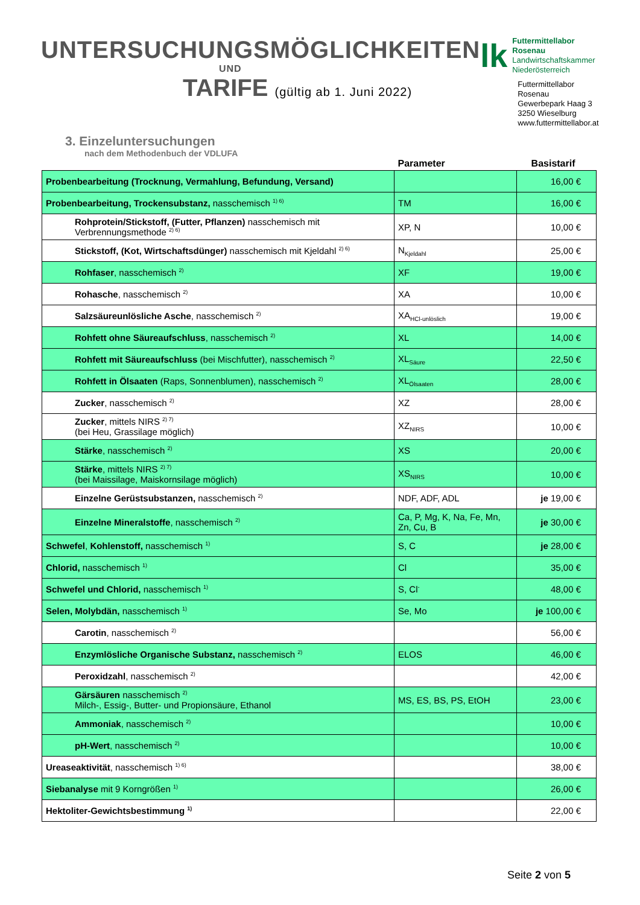UNTERSUCHUNGSMÖGLICHKEITEN
UND
TARIFE (gültig ab 1. Juni 2022)
lk
Futtermittellabor Rosenau
Landwirtschaftskammer
Niederösterreich
Futtermittellabor Rosenau
Gewerbepark Haag 3
3250 Wieselburg
www.futtermittellabor.at
3. Einzeluntersuchungen
nach dem Methodenbuch der VDLUFA
| | Parameter | Basistarif |
| --- | --- | --- |
| Probenbearbeitung (Trocknung, Vermahlung, Befundung, Versand) | | 16,00 € |
| Probenbearbeitung, Trockensubstanz, nasschemisch <sup>1) 6)</sup> | TM | 16,00 € |
| Rohprotein/Stickstoff, (Futter, Pflanzen) nasschemisch mit Verbrennungsmethode <sup>2) 6)</sup> | XP, N | 10,00 € |
| Stickstoff, (Kot, Wirtschaftsdünger) nasschemisch mit Kjeldahl <sup>2) 6)</sup> | N<sub>Kjeldahl</sub> | 25,00 € |
| Rohfaser , nasschemisch <sup>2)</sup> | XF | 19,00 € |
| Rohasche , nasschemisch <sup>2)</sup> | XA | 10,00 € |
| Salzsäureunlösliche Asche , nasschemisch <sup>2)</sup> | XA<sub>HCl-unlöslich</sub> | 19,00 € |
| Rohfett ohne Säureaufschluss , nasschemisch <sup>2)</sup> | XL | 14,00 € |
| Rohfett mit Säureaufschluss (bei Mischfutter), nasschemisch <sup>2)</sup> | XL<sub>Säure</sub> | 22,50 € |
| Rohfett in Ölsaaten (Raps, Sonnenblumen), nasschemisch <sup>2)</sup> | XL<sub>Ölsaaten</sub> | 28,00 € |
| Zucker , nasschemisch <sup>2)</sup> | XZ | 28,00 € |
| Zucker , mittels NIRS <sup>2) 7)</sup> (bei Heu, Grassilage möglich) | XZ<sub>NIRS</sub> | 10,00 € |
| Stärke , nasschemisch <sup>2)</sup> | XS | 20,00 € |
| Stärke , mittels NIRS <sup>2) 7)</sup> (bei Maissilage, Maiskornsilage möglich) | XS<sub>NIRS</sub> | 10,00 € |
| Einzelne Gerüstsubstanzen, nasschemisch <sup>2)</sup> | NDF, ADF, ADL | je 19,00 € |
| Einzelne Mineralstoffe , nasschemisch <sup>2)</sup> | Ca, P, Mg, K, Na, Fe, Mn, Zn, Cu, B | je 30,00 € |
| Schwefel , Kohlenstoff, nasschemisch <sup>1)</sup> | S, C | je 28,00 € |
| Chlorid, nasschemisch <sup>1)</sup> | Cl | 35,00 € |
| Schwefel und Chlorid, nasschemisch <sup>1)</sup> | S, Cl<sup>-</sup> | 48,00 € |
| Selen, Molybdän, nasschemisch <sup>1)</sup> | Se, Mo | je 100,00 € |
| Carotin , nasschemisch <sup>2)</sup> | | 56,00 € |
| Enzymlösliche Organische Substanz, nasschemisch <sup>2)</sup> | ELOS | 46,00 € |
| Peroxidzahl , nasschemisch <sup>2)</sup> | | 42,00 € |
| Gärsäuren nasschemisch <sup>2)</sup> Milch-, Essig-, Butter- und Propionsäure, Ethanol | MS, ES, BS, PS, EtOH | 23,00 € |
| Ammoniak , nasschemisch <sup>2)</sup> | | 10,00 € |
| pH-Wert , nasschemisch <sup>2)</sup> | | 10,00 € |
| Ureaseaktivität , nasschemisch <sup>1) 6)</sup> | | 38,00 € |
| Siebanalyse mit 9 Korngrößen <sup>1)</sup> | | 26,00 € |
| Hektoliter-Gewichtsbestimmung <sup>1)</sup> | | 22,00 € |
Seite 2 von 5